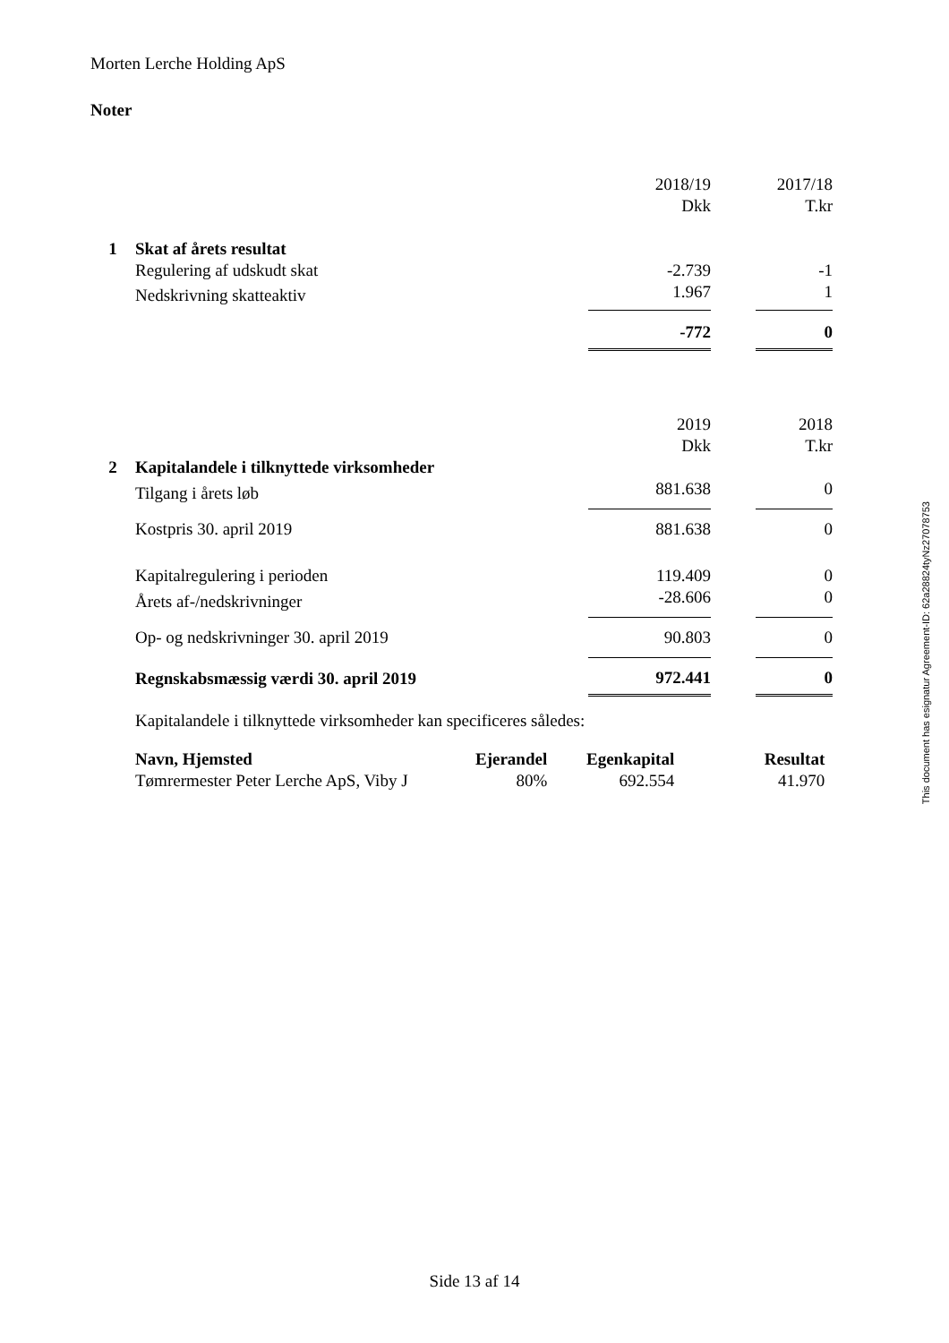Morten Lerche Holding ApS
Noter
| | | 2018/19 Dkk | | 2017/18 T.kr |
| 1 | Skat af årets resultat | | | |
| | Regulering af udskudt skat | -2.739 | | -1 |
| | Nedskrivning skatteaktiv | 1.967 | | 1 |
| | | -772 | | 0 |
| | | 2019 Dkk | | 2018 T.kr |
| 2 | Kapitalandele i tilknyttede virksomheder | | | |
| | Tilgang i årets løb | 881.638 | | 0 |
| | Kostpris 30. april 2019 | 881.638 | | 0 |
| | Kapitalregulering i perioden | 119.409 | | 0 |
| | Årets af-/nedskrivninger | -28.606 | | 0 |
| | Op- og nedskrivninger 30. april 2019 | 90.803 | | 0 |
| | Regnskabsmæssig værdi 30. april 2019 | 972.441 | | 0 |
Kapitalandele i tilknyttede virksomheder kan specificeres således:
| Navn, Hjemsted | Ejerandel | Egenkapital | Resultat |
| --- | --- | --- | --- |
| Tømrermester Peter Lerche ApS, Viby J | 80% | 692.554 | 41.970 |
This document has esignatur Agreement-ID: 62a28824tyNz27078753
Side 13 af 14